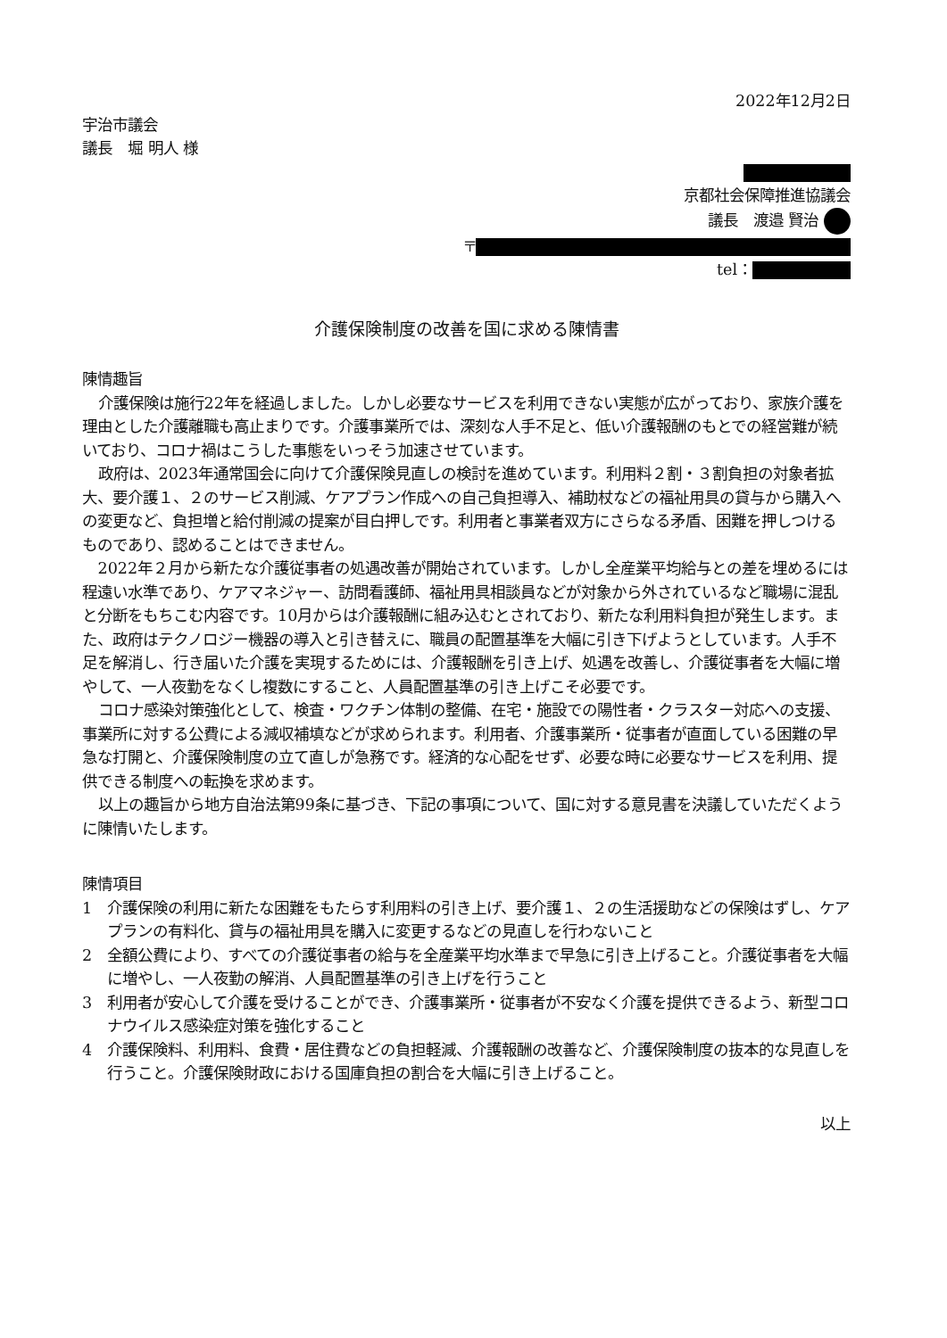2022年12月2日
宇治市議会
議長　堀 明人 様
京都社会保障推進協議会
議長　渡邉 賢治
〒
tel：
介護保険制度の改善を国に求める陳情書
陳情趣旨
介護保険は施行22年を経過しました。しかし必要なサービスを利用できない実態が広がっており、家族介護を理由とした介護離職も高止まりです。介護事業所では、深刻な人手不足と、低い介護報酬のもとでの経営難が続いており、コロナ禍はこうした事態をいっそう加速させています。
政府は、2023年通常国会に向けて介護保険見直しの検討を進めています。利用料２割・３割負担の対象者拡大、要介護１、２のサービス削減、ケアプラン作成への自己負担導入、補助杖などの福祉用具の貸与から購入への変更など、負担増と給付削減の提案が目白押しです。利用者と事業者双方にさらなる矛盾、困難を押しつけるものであり、認めることはできません。
2022年２月から新たな介護従事者の処遇改善が開始されています。しかし全産業平均給与との差を埋めるには程遠い水準であり、ケアマネジャー、訪問看護師、福祉用具相談員などが対象から外されているなど職場に混乱と分断をもちこむ内容です。10月からは介護報酬に組み込むとされており、新たな利用料負担が発生します。また、政府はテクノロジー機器の導入と引き替えに、職員の配置基準を大幅に引き下げようとしています。人手不足を解消し、行き届いた介護を実現するためには、介護報酬を引き上げ、処遇を改善し、介護従事者を大幅に増やして、一人夜勤をなくし複数にすること、人員配置基準の引き上げこそ必要です。
コロナ感染対策強化として、検査・ワクチン体制の整備、在宅・施設での陽性者・クラスター対応への支援、事業所に対する公費による減収補填などが求められます。利用者、介護事業所・従事者が直面している困難の早急な打開と、介護保険制度の立て直しが急務です。経済的な心配をせず、必要な時に必要なサービスを利用、提供できる制度への転換を求めます。
以上の趣旨から地方自治法第99条に基づき、下記の事項について、国に対する意見書を決議していただくように陳情いたします。
陳情項目
1　介護保険の利用に新たな困難をもたらす利用料の引き上げ、要介護１、２の生活援助などの保険はずし、ケアプランの有料化、貸与の福祉用具を購入に変更するなどの見直しを行わないこと
2　全額公費により、すべての介護従事者の給与を全産業平均水準まで早急に引き上げること。介護従事者を大幅に増やし、一人夜勤の解消、人員配置基準の引き上げを行うこと
3　利用者が安心して介護を受けることができ、介護事業所・従事者が不安なく介護を提供できるよう、新型コロナウイルス感染症対策を強化すること
4　介護保険料、利用料、食費・居住費などの負担軽減、介護報酬の改善など、介護保険制度の抜本的な見直しを行うこと。介護保険財政における国庫負担の割合を大幅に引き上げること。
以上